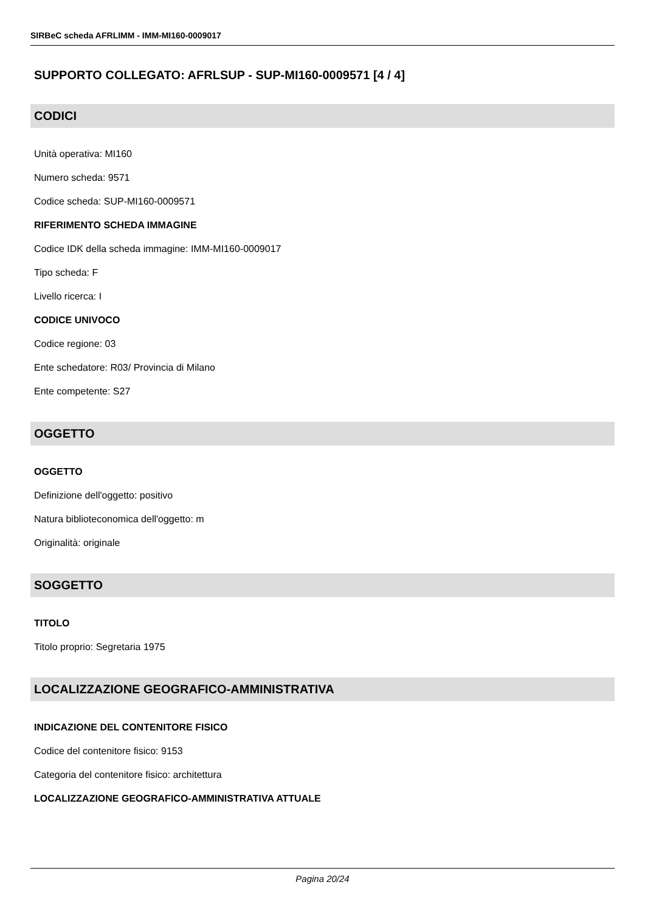SIRBeC scheda AFRLIMM - IMM-MI160-0009017
SUPPORTO COLLEGATO: AFRLSUP - SUP-MI160-0009571 [4 / 4]
CODICI
Unità operativa: MI160
Numero scheda: 9571
Codice scheda: SUP-MI160-0009571
RIFERIMENTO SCHEDA IMMAGINE
Codice IDK della scheda immagine: IMM-MI160-0009017
Tipo scheda: F
Livello ricerca: I
CODICE UNIVOCO
Codice regione: 03
Ente schedatore: R03/ Provincia di Milano
Ente competente: S27
OGGETTO
OGGETTO
Definizione dell'oggetto: positivo
Natura biblioteconomica dell'oggetto: m
Originalità: originale
SOGGETTO
TITOLO
Titolo proprio: Segretaria 1975
LOCALIZZAZIONE GEOGRAFICO-AMMINISTRATIVA
INDICAZIONE DEL CONTENITORE FISICO
Codice del contenitore fisico: 9153
Categoria del contenitore fisico: architettura
LOCALIZZAZIONE GEOGRAFICO-AMMINISTRATIVA ATTUALE
Pagina 20/24